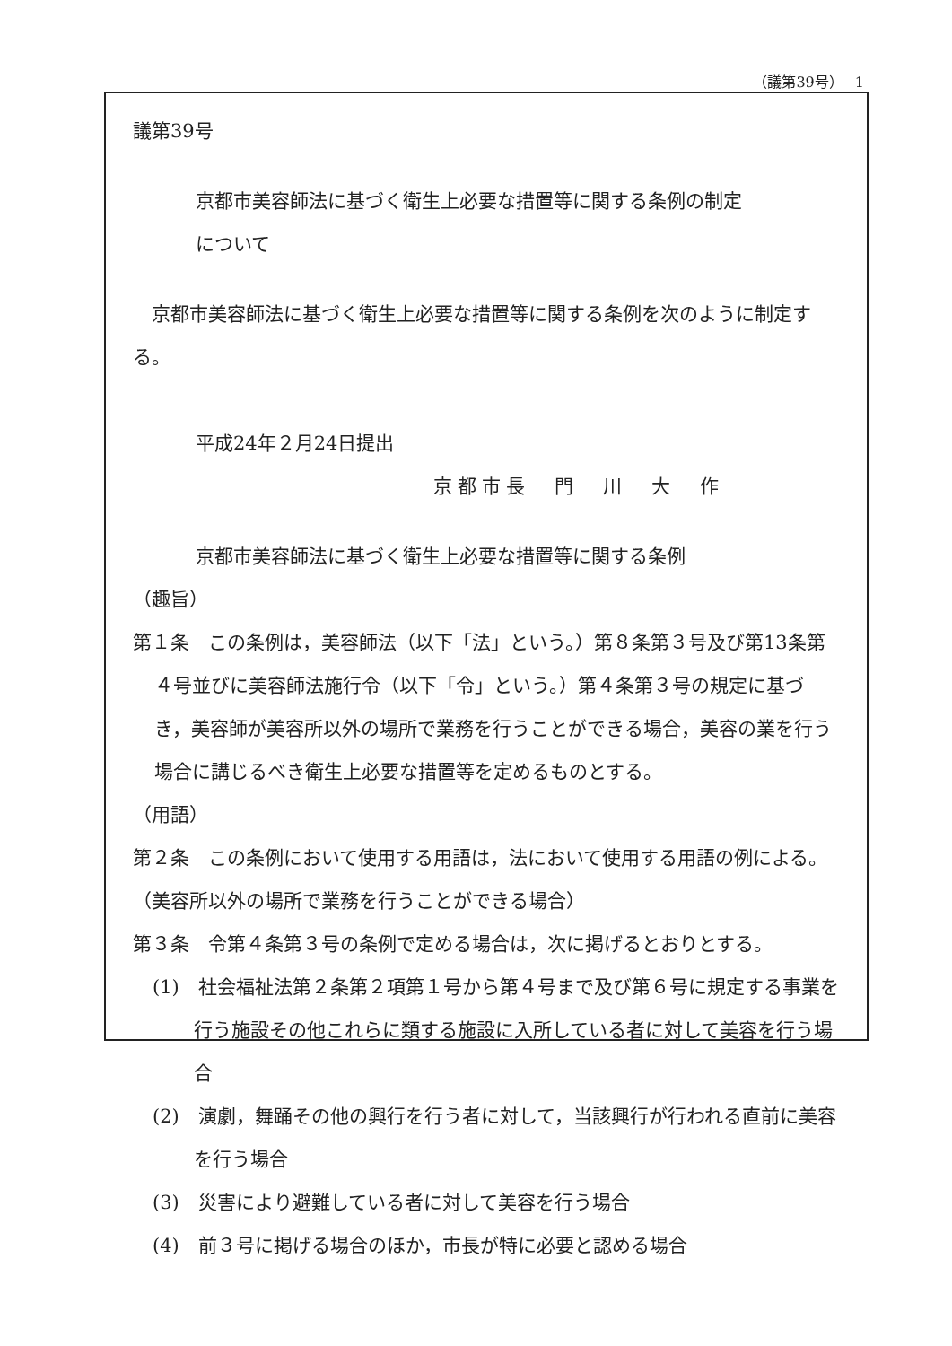（議第39号）　 1
議第39号
京都市美容師法に基づく衛生上必要な措置等に関する条例の制定
について
　京都市美容師法に基づく衛生上必要な措置等に関する条例を次のように制定する。
平成24年２月24日提出
京都市長　門　川　大　作
京都市美容師法に基づく衛生上必要な措置等に関する条例
（趣旨）
第１条　この条例は，美容師法（以下「法」という。）第８条第３号及び第13条第４号並びに美容師法施行令（以下「令」という。）第４条第３号の規定に基づき，美容師が美容所以外の場所で業務を行うことができる場合，美容の業を行う場合に講じるべき衛生上必要な措置等を定めるものとする。
（用語）
第２条　この条例において使用する用語は，法において使用する用語の例による。
（美容所以外の場所で業務を行うことができる場合）
第３条　令第４条第３号の条例で定める場合は，次に掲げるとおりとする。
(1)　社会福祉法第２条第２項第１号から第４号まで及び第６号に規定する事業を行う施設その他これらに類する施設に入所している者に対して美容を行う場合
(2)　演劇，舞踊その他の興行を行う者に対して，当該興行が行われる直前に美容を行う場合
(3)　災害により避難している者に対して美容を行う場合
(4)　前３号に掲げる場合のほか，市長が特に必要と認める場合